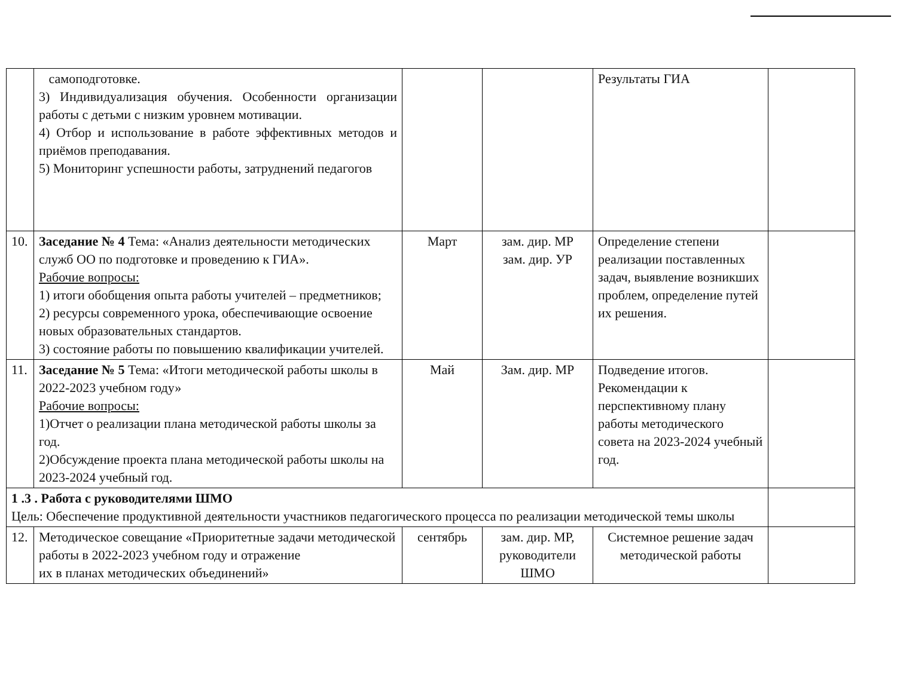| | самоподготовке. 3) Индивидуализация обучения. Особенности организации работы с детьми с низким уровнем мотивации. 4) Отбор и использование в работе эффективных методов и приёмов преподавания. 5) Мониторинг успешности работы, затруднений педагогов | | | Результаты ГИА | |
| 10. | Заседание № 4 Тема: «Анализ деятельности методических служб ОО по подготовке и проведению к ГИА». Рабочие вопросы: 1) итоги обобщения опыта работы учителей – предметников; 2) ресурсы современного урока, обеспечивающие освоение новых образовательных стандартов. 3) состояние работы по повышению квалификации учителей. | Март | зам. дир. МР зам. дир. УР | Определение степени реализации поставленных задач, выявление возникших проблем, определение путей их решения. | |
| 11. | Заседание № 5 Тема: «Итоги методической работы школы в 2022-2023 учебном году» Рабочие вопросы: 1)Отчет о реализации плана методической работы школы за год. 2)Обсуждение проекта плана методической работы школы на 2023-2024 учебный год. | Май | Зам. дир. МР | Подведение итогов. Рекомендации к перспективному плану работы методического совета на 2023-2024 учебный год. | |
| 1 .3 . Работа с руководителями ШМО Цель: Обеспечение продуктивной деятельности участников педагогического процесса по реализации методической темы школы | | | | | |
| 12. | Методическое совещание «Приоритетные задачи методической работы в 2022-2023 учебном году и отражение их в планах методических объединений» | сентябрь | зам. дир. МР, руководители ШМО | Системное решение задач методической работы | |